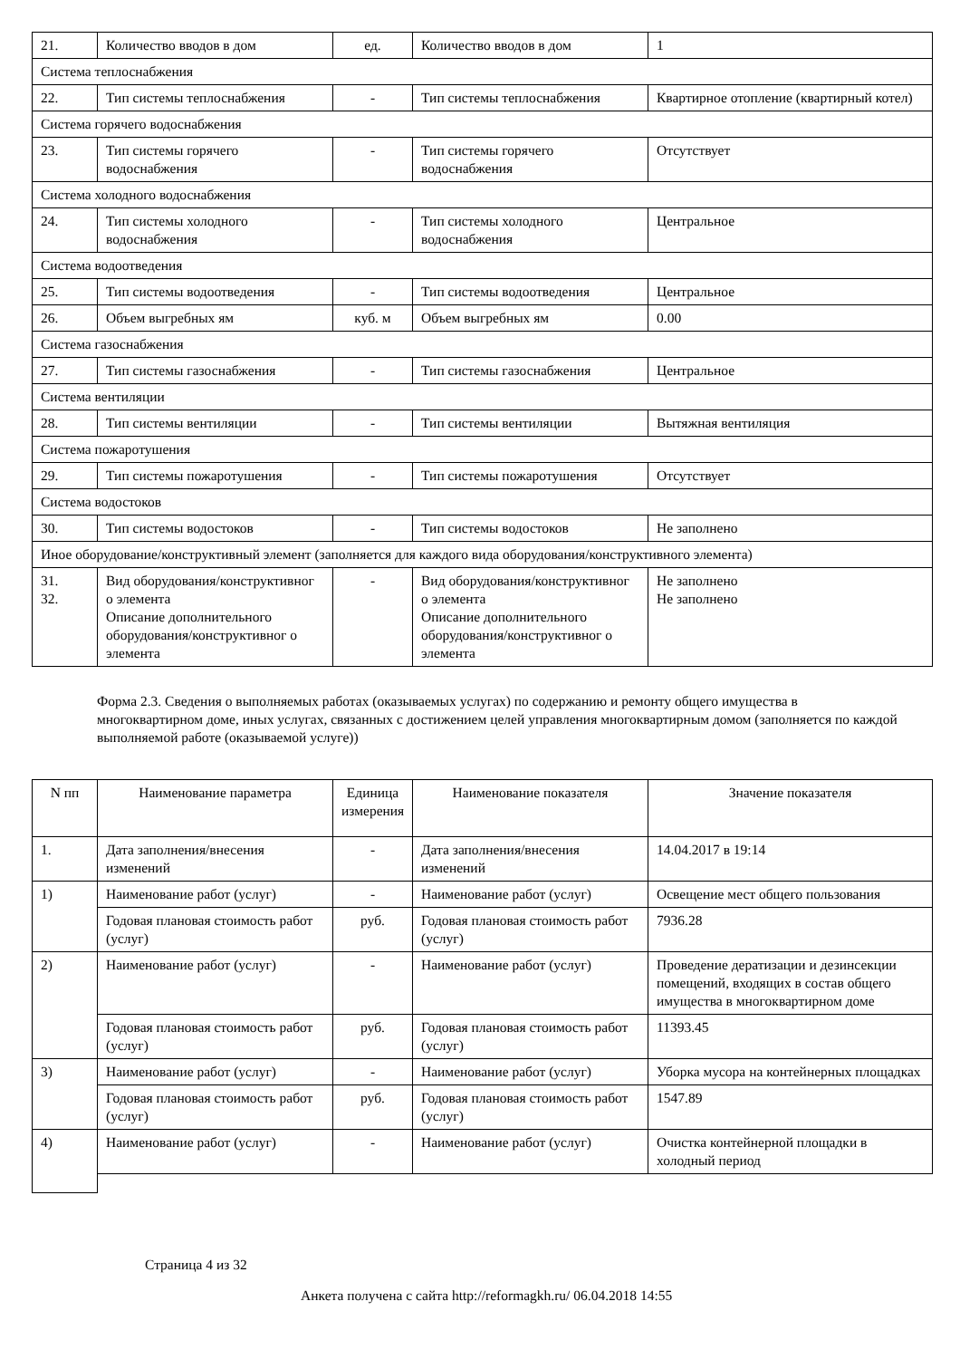| 21. | Количество вводов в дом | ед. | Количество вводов в дом | 1 |
| Система теплоснабжения | | | | |
| 22. | Тип системы теплоснабжения | - | Тип системы теплоснабжения | Квартирное отопление (квартирный котел) |
| Система горячего водоснабжения | | | | |
| 23. | Тип системы горячего водоснабжения | - | Тип системы горячего водоснабжения | Отсутствует |
| Система холодного водоснабжения | | | | |
| 24. | Тип системы холодного водоснабжения | - | Тип системы холодного водоснабжения | Центральное |
| Система водоотведения | | | | |
| 25. | Тип системы водоотведения | - | Тип системы водоотведения | Центральное |
| 26. | Объем выгребных ям | куб. м | Объем выгребных ям | 0.00 |
| Система газоснабжения | | | | |
| 27. | Тип системы газоснабжения | - | Тип системы газоснабжения | Центральное |
| Система вентиляции | | | | |
| 28. | Тип системы вентиляции | - | Тип системы вентиляции | Вытяжная вентиляция |
| Система пожаротушения | | | | |
| 29. | Тип системы пожаротушения | - | Тип системы пожаротушения | Отсутствует |
| Система водостоков | | | | |
| 30. | Тип системы водостоков | - | Тип системы водостоков | Не заполнено |
| Иное оборудование/конструктивный элемент (заполняется для каждого вида оборудования/конструктивного элемента) | | | | |
| 31. 32. | Вид оборудования/конструктивног о элемента Описание дополнительного оборудования/конструктивног о элемента | - | Вид оборудования/конструктивног о элемента Описание дополнительного оборудования/конструктивног о элемента | Не заполнено Не заполнено |
Форма 2.3. Сведения о выполняемых работах (оказываемых услугах) по содержанию и ремонту общего имущества в многоквартирном доме, иных услугах, связанных с достижением целей управления многоквартирным домом (заполняется по каждой выполняемой работе (оказываемой услуге))
| N пп | Наименование параметра | Единица измерения | Наименование показателя | Значение показателя |
| --- | --- | --- | --- | --- |
| 1. | Дата заполнения/внесения изменений | - | Дата заполнения/внесения изменений | 14.04.2017 в 19:14 |
| 1) | Наименование работ (услуг) | - | Наименование работ (услуг) | Освещение мест общего пользования |
| | Годовая плановая стоимость работ (услуг) | руб. | Годовая плановая стоимость работ (услуг) | 7936.28 |
| 2) | Наименование работ (услуг) | - | Наименование работ (услуг) | Проведение дератизации и дезинсекции помещений, входящих в состав общего имущества в многоквартирном доме |
| | Годовая плановая стоимость работ (услуг) | руб. | Годовая плановая стоимость работ (услуг) | 11393.45 |
| 3) | Наименование работ (услуг) | - | Наименование работ (услуг) | Уборка мусора на контейнерных площадках |
| | Годовая плановая стоимость работ (услуг) | руб. | Годовая плановая стоимость работ (услуг) | 1547.89 |
| 4) | Наименование работ (услуг) | - | Наименование работ (услуг) | Очистка контейнерной площадки в холодный период |
Страница 4 из 32
Анкета получена с сайта http://reformagkh.ru/ 06.04.2018 14:55